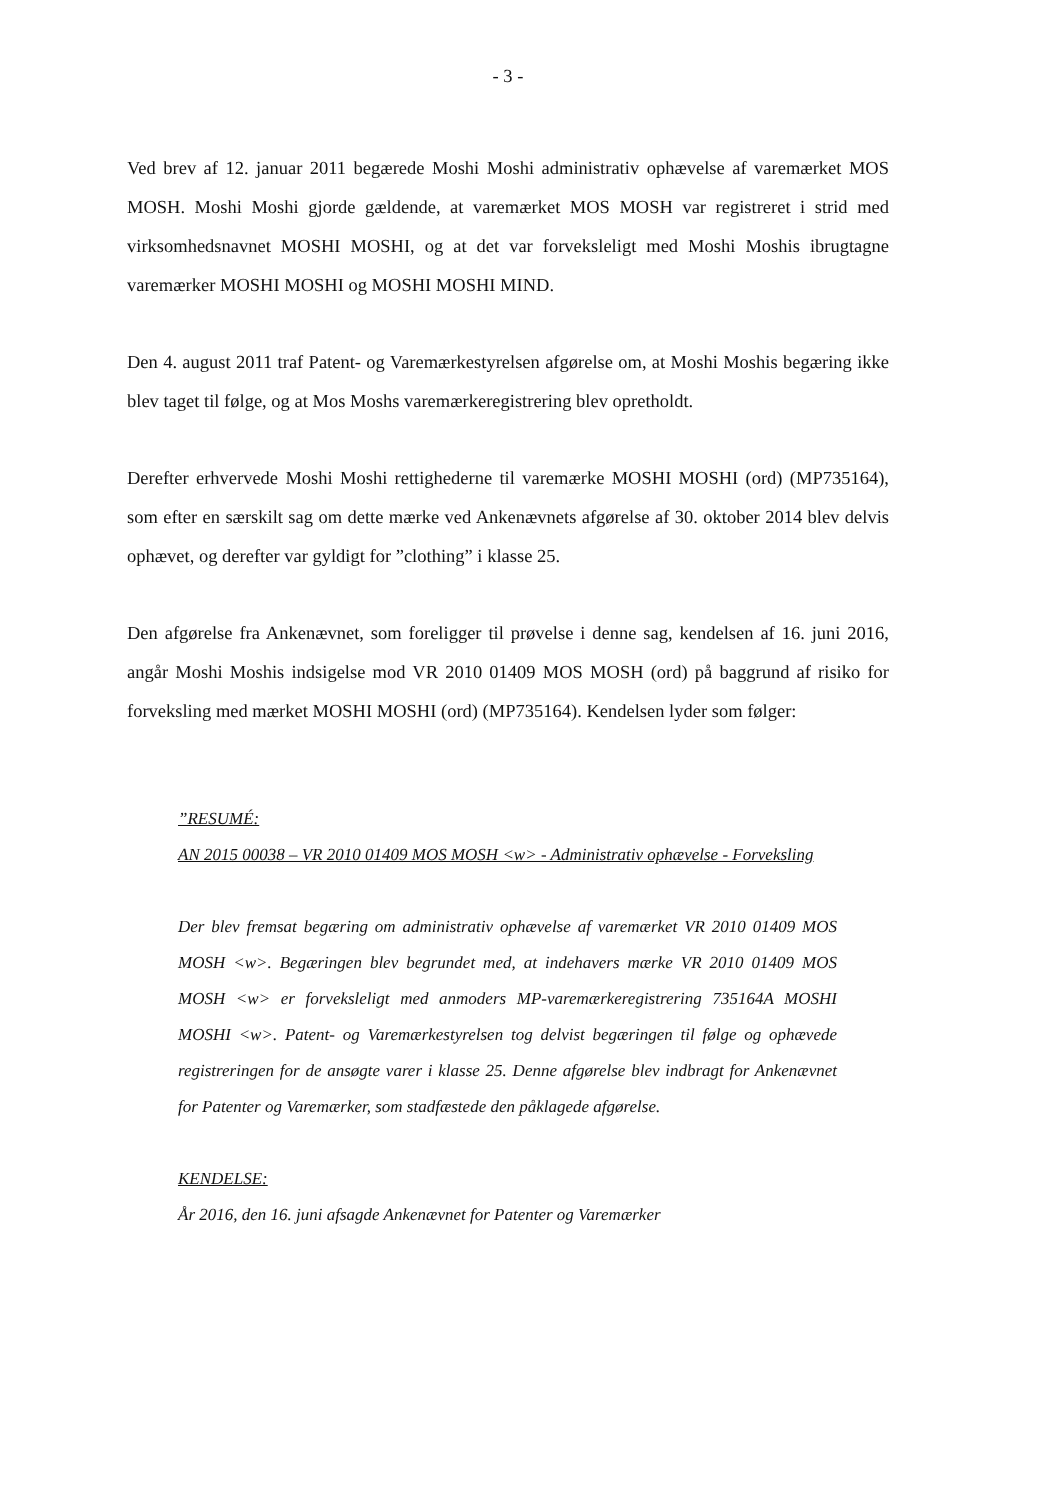- 3 -
Ved brev af 12. januar 2011 begærede Moshi Moshi administrativ ophævelse af vare­mærket MOS MOSH. Moshi Moshi gjorde gældende, at varemærket MOS MOSH var registreret i strid med virksomhedsnavnet MOSHI MOSHI, og at det var forveksleligt med Moshi Moshis ibrugtagne varemærker MOSHI MOSHI og MOSHI MOSHI MIND.
Den 4. august 2011 traf Patent- og Varemærkestyrelsen afgørelse om, at Moshi Moshis begæring ikke blev taget til følge, og at Mos Moshs varemærkeregistrering blev opret­holdt.
Derefter erhvervede Moshi Moshi rettighederne til varemærke MOSHI MOSHI (ord) (MP735164), som efter en særskilt sag om dette mærke ved Ankenævnets afgørelse af 30. oktober 2014 blev delvis ophævet, og derefter var gyldigt for ”clothing” i klasse 25.
Den afgørelse fra Ankenævnet, som foreligger til prøvelse i denne sag, kendelsen af 16. juni 2016, angår Moshi Moshis indsigelse mod VR 2010 01409 MOS MOSH (ord) på baggrund af risiko for forveksling med mærket MOSHI MOSHI (ord) (MP735164). Kendelsen lyder som følger:
”RESUMÉ:
AN 2015 00038 – VR 2010 01409 MOS MOSH <w> - Administrativ ophævelse - Forveks­ling
Der blev fremsat begæring om administrativ ophævelse af varemærket VR 2010 01409 MOS MOSH <w>. Begæringen blev begrundet med, at indehavers mærke VR 2010 01409 MOS MOSH <w> er forveksleligt med anmoders MP-varemærkeregistrering 735164A MOSHI MOSHI <w>. Patent- og Varemærkestyrelsen tog delvist begæringen til følge og ophævede registreringen for de ansøgte varer i klasse 25. Denne afgørelse blev indbragt for Ankenævnet for Patenter og Varemærker, som stadfæstede den påklagede afgørelse.
KENDELSE:
År 2016, den 16. juni afsagde Ankenævnet for Patenter og Varemærker